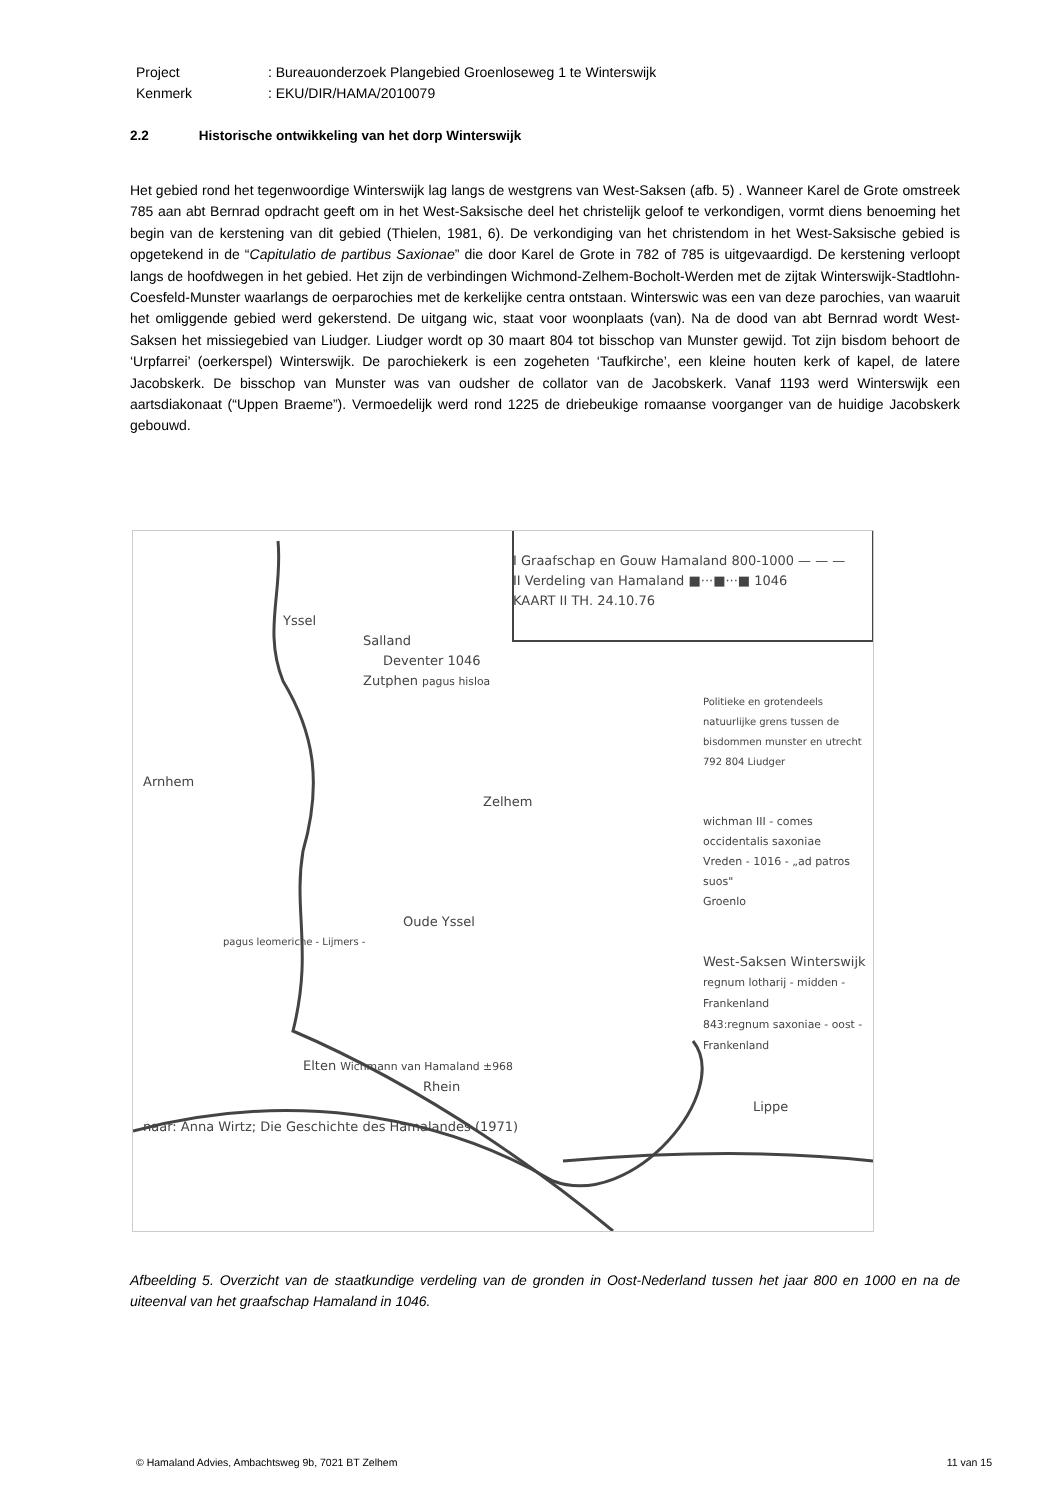Project : Bureauonderzoek Plangebied Groenloseweg 1 te Winterswijk
Kenmerk : EKU/DIR/HAMA/2010079
2.2 Historische ontwikkeling van het dorp Winterswijk
Het gebied rond het tegenwoordige Winterswijk lag langs de westgrens van West-Saksen (afb. 5) . Wanneer Karel de Grote omstreek 785 aan abt Bernrad opdracht geeft om in het West-Saksische deel het christelijk geloof te verkondigen, vormt diens benoeming het begin van de kerstening van dit gebied (Thielen, 1981, 6). De verkondiging van het christendom in het West-Saksische gebied is opgetekend in de “Capitulatio de partibus Saxionae” die door Karel de Grote in 782 of 785 is uitgevaardigd. De kerstening verloopt langs de hoofdwegen in het gebied. Het zijn de verbindingen Wichmond-Zelhem-Bocholt-Werden met de zijtak Winterswijk-Stadtlohn-Coesfeld-Munster waarlangs de oerparochies met de kerkelijke centra ontstaan. Winterswic was een van deze parochies, van waaruit het omliggende gebied werd gekerstend. De uitgang wic, staat voor woonplaats (van). Na de dood van abt Bernrad wordt West-Saksen het missiegebied van Liudger. Liudger wordt op 30 maart 804 tot bisschop van Munster gewijd. Tot zijn bisdom behoort de ‘Urpfarrei’ (oerkerspel) Winterswijk. De parochiekerk is een zogeheten ‘Taufkirche’, een kleine houten kerk of kapel, de latere Jacobskerk. De bisschop van Munster was van oudsher de collator van de Jacobskerk. Vanaf 1193 werd Winterswijk een aartsdiakonaat (“Uppen Braeme”). Vermoedelijk werd rond 1225 de driebeukige romaanse voorganger van de huidige Jacobskerk gebouwd.
I Graafschap en Gouw Hamaland 800-1000 — — —
II Verdeling van Hamaland ■···■···■ 1046
KAART II TH. 24.10.76
Yssel
Salland
Deventer 1046
Zutphen pagus hisloa
Politieke en grotendeels natuurlijke grens tussen de bisdommen munster en utrecht
792 804 Liudger
Arnhem
Zelhem
wichman III - comes occidentalis saxoniae
Vreden - 1016 - „ad patros suos"
Groenlo
Oude Yssel
pagus leomeriche - Lijmers -
West-Saksen Winterswijk
regnum lotharij - midden - Frankenland
843:regnum saxoniae - oost - Frankenland
Elten Wichmann van Hamaland ±968
Rhein
Lippe
naar: Anna Wirtz; Die Geschichte des Hamalandes (1971)
Afbeelding 5. Overzicht van de staatkundige verdeling van de gronden in Oost-Nederland tussen het jaar 800 en 1000 en na de uiteenval van het graafschap Hamaland in 1046.
© Hamaland Advies, Ambachtsweg 9b, 7021 BT Zelhem 11 van 15